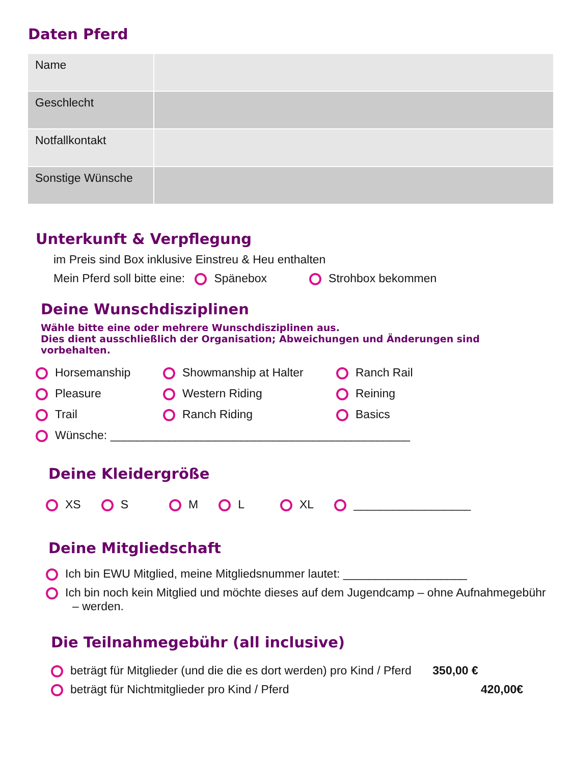Daten Pferd
| Name | |
| Geschlecht | |
| Notfallkontakt | |
| Sonstige Wünsche | |
Unterkunft & Verpflegung
im Preis sind Box inklusive Einstreu & Heu enthalten
Mein Pferd soll bitte eine: Spänebox Strohbox bekommen
Deine Wunschdisziplinen
Wähle bitte eine oder mehrere Wunschdisziplinen aus.
Dies dient ausschließlich der Organisation; Abweichungen und Änderungen sind vorbehalten.
Horsemanship Showmanship at Halter Ranch Rail
Pleasure Western Riding Reining
Trail Ranch Riding Basics
Wünsche: ______________________________________________
Deine Kleidergröße
XS S M L XL __________________
Deine Mitgliedschaft
Ich bin EWU Mitglied, meine Mitgliedsnummer lautet: ___________________
Ich bin noch kein Mitglied und möchte dieses auf dem Jugendcamp – ohne Aufnahmegebühr – werden.
Die Teilnahmegebühr (all inclusive)
beträgt für Mitglieder (und die die es dort werden) pro Kind / Pferd 350,00 €
beträgt für Nichtmitglieder pro Kind / Pferd 420,00€